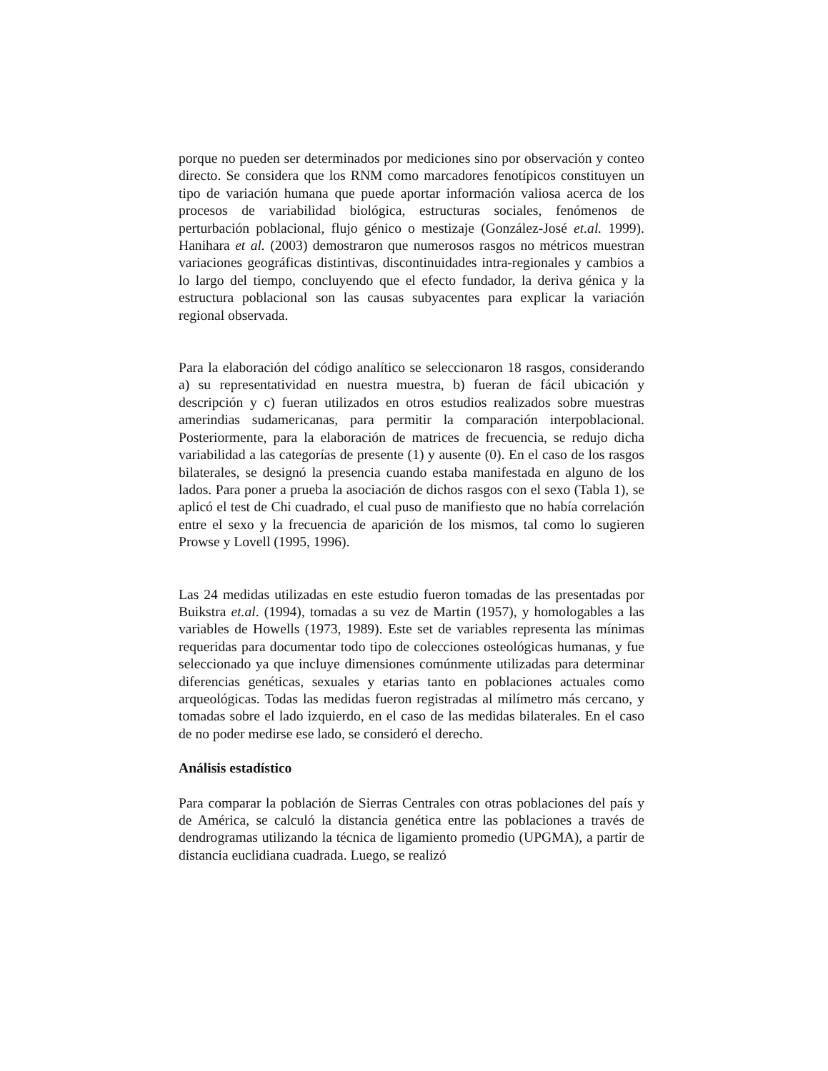porque no pueden ser determinados por mediciones sino por observación y conteo directo. Se considera que los RNM como marcadores fenotípicos constituyen un tipo de variación humana que puede aportar información valiosa acerca de los procesos de variabilidad biológica, estructuras sociales, fenómenos de perturbación poblacional, flujo génico o mestizaje (González-José et.al. 1999). Hanihara et al. (2003) demostraron que numerosos rasgos no métricos muestran variaciones geográficas distintivas, discontinuidades intra-regionales y cambios a lo largo del tiempo, concluyendo que el efecto fundador, la deriva génica y la estructura poblacional son las causas subyacentes para explicar la variación regional observada.
Para la elaboración del código analítico se seleccionaron 18 rasgos, considerando a) su representatividad en nuestra muestra, b) fueran de fácil ubicación y descripción y c) fueran utilizados en otros estudios realizados sobre muestras amerindias sudamericanas, para permitir la comparación interpoblacional. Posteriormente, para la elaboración de matrices de frecuencia, se redujo dicha variabilidad a las categorías de presente (1) y ausente (0). En el caso de los rasgos bilaterales, se designó la presencia cuando estaba manifestada en alguno de los lados. Para poner a prueba la asociación de dichos rasgos con el sexo (Tabla 1), se aplicó el test de Chi cuadrado, el cual puso de manifiesto que no había correlación entre el sexo y la frecuencia de aparición de los mismos, tal como lo sugieren Prowse y Lovell (1995, 1996).
Las 24 medidas utilizadas en este estudio fueron tomadas de las presentadas por Buikstra et.al. (1994), tomadas a su vez de Martin (1957), y homologables a las variables de Howells (1973, 1989). Este set de variables representa las mínimas requeridas para documentar todo tipo de colecciones osteológicas humanas, y fue seleccionado ya que incluye dimensiones comúnmente utilizadas para determinar diferencias genéticas, sexuales y etarias tanto en poblaciones actuales como arqueológicas. Todas las medidas fueron registradas al milímetro más cercano, y tomadas sobre el lado izquierdo, en el caso de las medidas bilaterales. En el caso de no poder medirse ese lado, se consideró el derecho.
Análisis estadístico
Para comparar la población de Sierras Centrales con otras poblaciones del país y de América, se calculó la distancia genética entre las poblaciones a través de dendrogramas utilizando la técnica de ligamiento promedio (UPGMA), a partir de distancia euclidiana cuadrada. Luego, se realizó